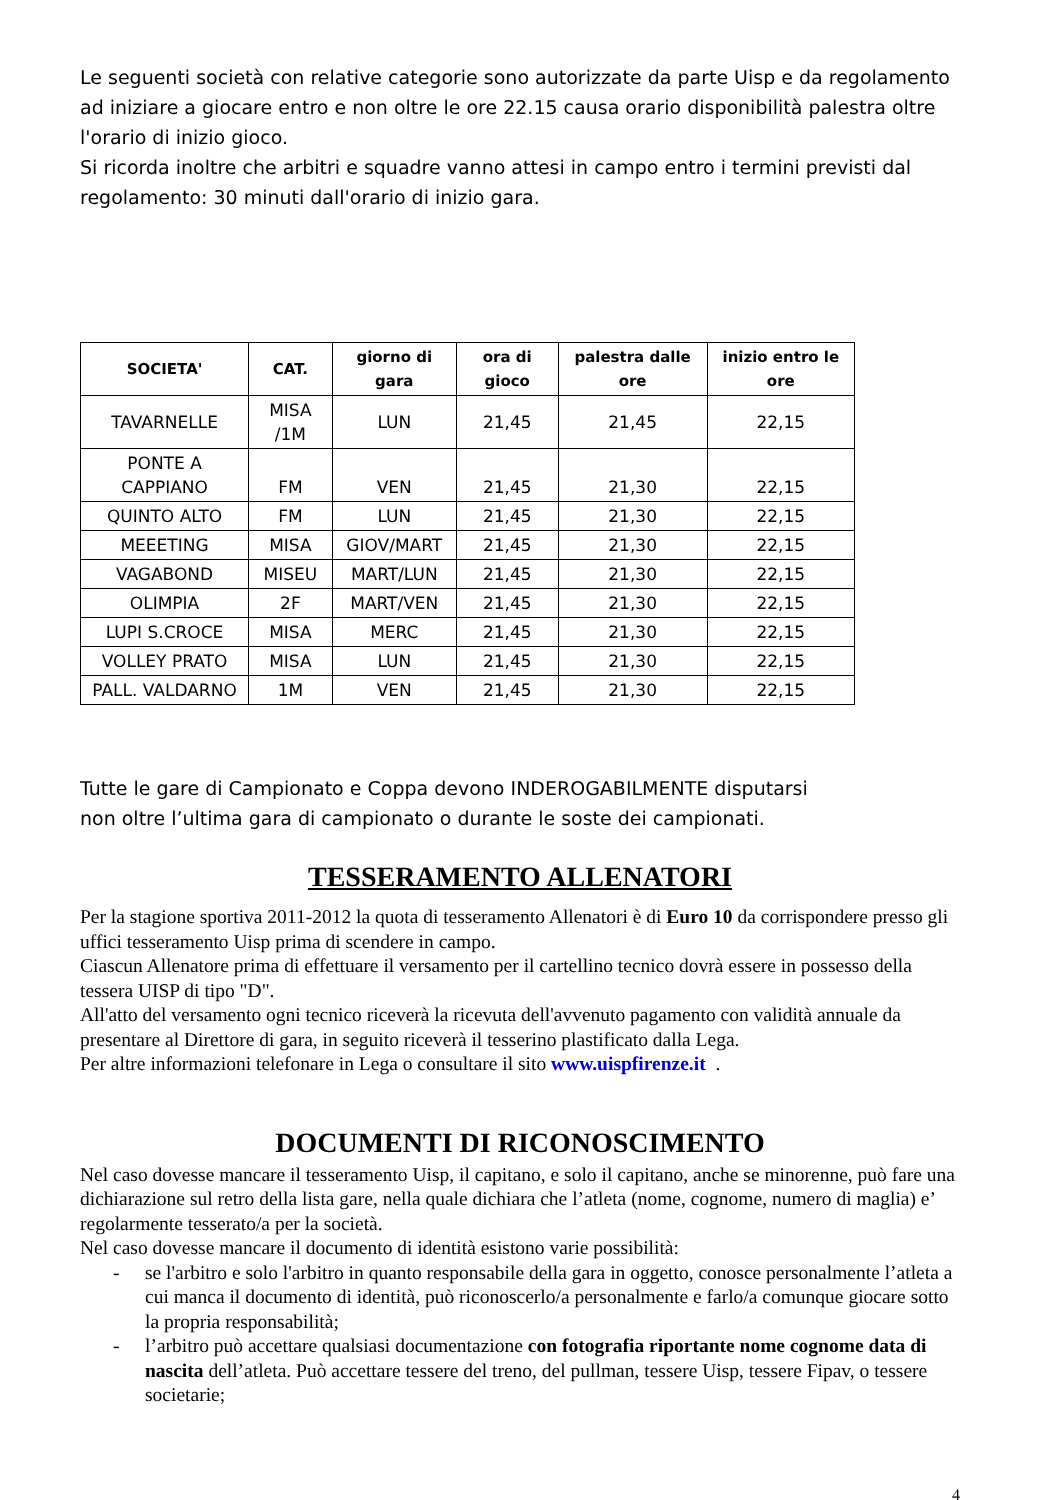Le seguenti società con relative categorie sono autorizzate da parte Uisp e da regolamento ad iniziare a giocare entro e non oltre le ore 22.15 causa orario disponibilità palestra oltre l'orario di inizio gioco.
Si ricorda inoltre che arbitri e squadre vanno attesi in campo entro i termini previsti dal regolamento: 30 minuti dall'orario di inizio gara.
| SOCIETA' | CAT. | giorno di gara | ora di gioco | palestra dalle ore | inizio entro le ore |
| --- | --- | --- | --- | --- | --- |
| TAVARNELLE | MISA /1M | LUN | 21,45 | 21,45 | 22,15 |
| PONTE A CAPPIANO | FM | VEN | 21,45 | 21,30 | 22,15 |
| QUINTO ALTO | FM | LUN | 21,45 | 21,30 | 22,15 |
| MEEETING | MISA | GIOV/MART | 21,45 | 21,30 | 22,15 |
| VAGABOND | MISEU | MART/LUN | 21,45 | 21,30 | 22,15 |
| OLIMPIA | 2F | MART/VEN | 21,45 | 21,30 | 22,15 |
| LUPI S.CROCE | MISA | MERC | 21,45 | 21,30 | 22,15 |
| VOLLEY PRATO | MISA | LUN | 21,45 | 21,30 | 22,15 |
| PALL. VALDARNO | 1M | VEN | 21,45 | 21,30 | 22,15 |
Tutte le gare di Campionato e Coppa devono INDEROGABILMENTE disputarsi
non oltre l’ultima gara di campionato o durante le soste dei campionati.
TESSERAMENTO ALLENATORI
Per la stagione sportiva 2011-2012 la quota di tesseramento Allenatori è di Euro 10 da corrispondere presso gli uffici tesseramento Uisp prima di scendere in campo.
Ciascun Allenatore prima di effettuare il versamento per il cartellino tecnico dovrà essere in possesso della tessera UISP di tipo "D".
All'atto del versamento ogni tecnico riceverà la ricevuta dell'avvenuto pagamento con validità annuale da presentare al Direttore di gara, in seguito riceverà il tesserino plastificato dalla Lega.
Per altre informazioni telefonare in Lega o consultare il sito www.uispfirenze.it .
DOCUMENTI DI RICONOSCIMENTO
Nel caso dovesse mancare il tesseramento Uisp, il capitano, e solo il capitano, anche se minorenne, può fare una dichiarazione sul retro della lista gare, nella quale dichiara che l’atleta (nome, cognome, numero di maglia) e’ regolarmente tesserato/a per la società.
Nel caso dovesse mancare il documento di identità esistono varie possibilità:
- se l'arbitro e solo l'arbitro in quanto responsabile della gara in oggetto, conosce personalmente l’atleta a cui manca il documento di identità, può riconoscerlo/a personalmente e farlo/a comunque giocare sotto la propria responsabilità;
- l’arbitro può accettare qualsiasi documentazione con fotografia riportante nome cognome data di nascita dell’atleta. Può accettare tessere del treno, del pullman, tessere Uisp, tessere Fipav, o tessere societarie;
4